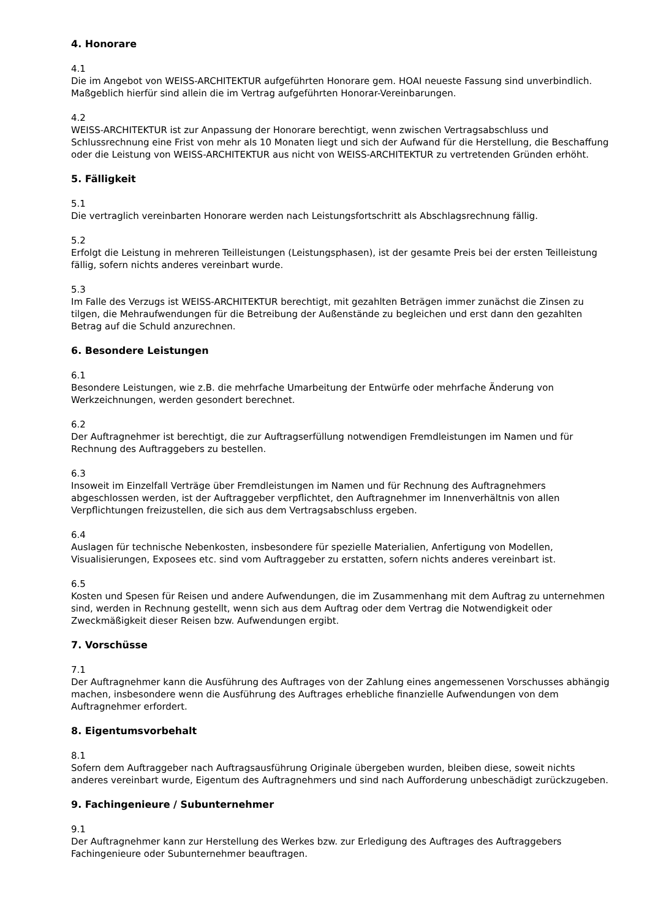4. Honorare
4.1
Die im Angebot von WEISS-ARCHITEKTUR aufgeführten Honorare gem. HOAI neueste Fassung sind unverbindlich. Maßgeblich hierfür sind allein die im Vertrag aufgeführten Honorar-Vereinbarungen.
4.2
WEISS-ARCHITEKTUR ist zur Anpassung der Honorare berechtigt, wenn zwischen Vertragsabschluss und Schlussrechnung eine Frist von mehr als 10 Monaten liegt und sich der Aufwand für die Herstellung, die Beschaffung oder die Leistung von WEISS-ARCHITEKTUR aus nicht von WEISS-ARCHITEKTUR zu vertretenden Gründen erhöht.
5. Fälligkeit
5.1
Die vertraglich vereinbarten Honorare werden nach Leistungsfortschritt als Abschlagsrechnung fällig.
5.2
Erfolgt die Leistung in mehreren Teilleistungen (Leistungsphasen), ist der gesamte Preis bei der ersten Teilleistung fällig, sofern nichts anderes vereinbart wurde.
5.3
Im Falle des Verzugs ist WEISS-ARCHITEKTUR berechtigt, mit gezahlten Beträgen immer zunächst die Zinsen zu tilgen, die Mehraufwendungen für die Betreibung der Außenstände zu begleichen und erst dann den gezahlten Betrag auf die Schuld anzurechnen.
6. Besondere Leistungen
6.1
Besondere Leistungen, wie z.B. die mehrfache Umarbeitung der Entwürfe oder mehrfache Änderung von Werkzeichnungen, werden gesondert berechnet.
6.2
Der Auftragnehmer ist berechtigt, die zur Auftragserfüllung notwendigen Fremdleistungen im Namen und für Rechnung des Auftraggebers zu bestellen.
6.3
Insoweit im Einzelfall Verträge über Fremdleistungen im Namen und für Rechnung des Auftragnehmers abgeschlossen werden, ist der Auftraggeber verpflichtet, den Auftragnehmer im Innenverhältnis von allen Verpflichtungen freizustellen, die sich aus dem Vertragsabschluss ergeben.
6.4
Auslagen für technische Nebenkosten, insbesondere für spezielle Materialien, Anfertigung von Modellen, Visualisierungen, Exposees etc. sind vom Auftraggeber zu erstatten, sofern nichts anderes vereinbart ist.
6.5
Kosten und Spesen für Reisen und andere Aufwendungen, die im Zusammenhang mit dem Auftrag zu unternehmen sind, werden in Rechnung gestellt, wenn sich aus dem Auftrag oder dem Vertrag die Notwendigkeit oder Zweckmäßigkeit dieser Reisen bzw. Aufwendungen ergibt.
7. Vorschüsse
7.1
Der Auftragnehmer kann die Ausführung des Auftrages von der Zahlung eines angemessenen Vorschusses abhängig machen, insbesondere wenn die Ausführung des Auftrages erhebliche finanzielle Aufwendungen von dem Auftragnehmer erfordert.
8. Eigentumsvorbehalt
8.1
Sofern dem Auftraggeber nach Auftragsausführung Originale übergeben wurden, bleiben diese, soweit nichts anderes vereinbart wurde, Eigentum des Auftragnehmers und sind nach Aufforderung unbeschädigt zurückzugeben.
9. Fachingenieure / Subunternehmer
9.1
Der Auftragnehmer kann zur Herstellung des Werkes bzw. zur Erledigung des Auftrages des Auftraggebers Fachingenieure oder Subunternehmer beauftragen.